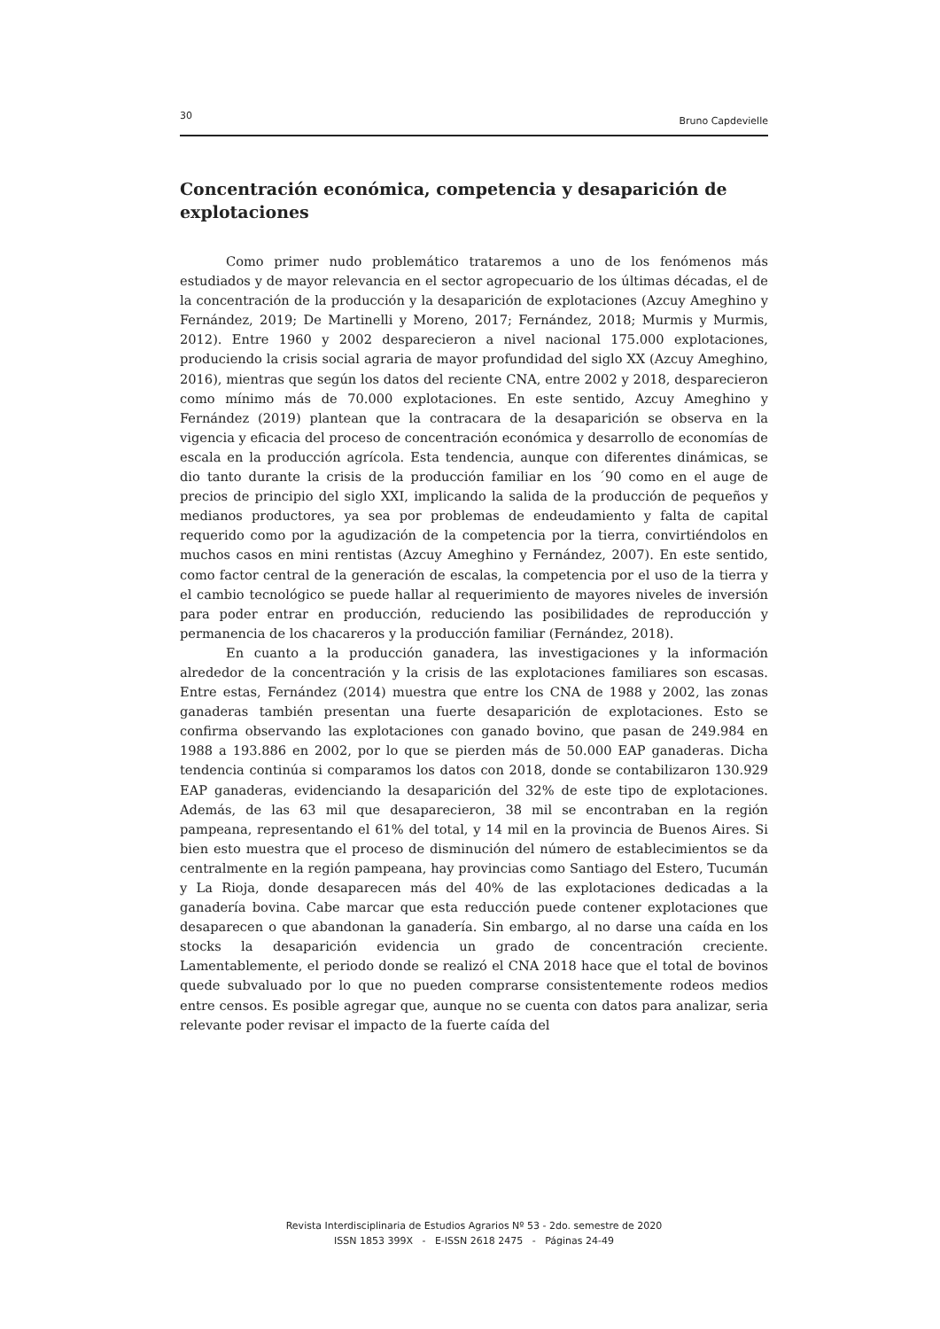30 Bruno Capdevielle
Concentración económica, competencia y desaparición de explotaciones
Como primer nudo problemático trataremos a uno de los fenómenos más estudiados y de mayor relevancia en el sector agropecuario de los últimas décadas, el de la concentración de la producción y la desaparición de explotaciones (Azcuy Ameghino y Fernández, 2019; De Martinelli y Moreno, 2017; Fernández, 2018; Murmis y Murmis, 2012). Entre 1960 y 2002 desparecieron a nivel nacional 175.000 explotaciones, produciendo la crisis social agraria de mayor profundidad del siglo XX (Azcuy Ameghino, 2016), mientras que según los datos del reciente CNA, entre 2002 y 2018, desparecieron como mínimo más de 70.000 explotaciones. En este sentido, Azcuy Ameghino y Fernández (2019) plantean que la contracara de la desaparición se observa en la vigencia y eficacia del proceso de concentración económica y desarrollo de economías de escala en la producción agrícola. Esta tendencia, aunque con diferentes dinámicas, se dio tanto durante la crisis de la producción familiar en los ´90 como en el auge de precios de principio del siglo XXI, implicando la salida de la producción de pequeños y medianos productores, ya sea por problemas de endeudamiento y falta de capital requerido como por la agudización de la competencia por la tierra, convirtiéndolos en muchos casos en mini rentistas (Azcuy Ameghino y Fernández, 2007). En este sentido, como factor central de la generación de escalas, la competencia por el uso de la tierra y el cambio tecnológico se puede hallar al requerimiento de mayores niveles de inversión para poder entrar en producción, reduciendo las posibilidades de reproducción y permanencia de los chacareros y la producción familiar (Fernández, 2018).
En cuanto a la producción ganadera, las investigaciones y la información alrededor de la concentración y la crisis de las explotaciones familiares son escasas. Entre estas, Fernández (2014) muestra que entre los CNA de 1988 y 2002, las zonas ganaderas también presentan una fuerte desaparición de explotaciones. Esto se confirma observando las explotaciones con ganado bovino, que pasan de 249.984 en 1988 a 193.886 en 2002, por lo que se pierden más de 50.000 EAP ganaderas. Dicha tendencia continúa si comparamos los datos con 2018, donde se contabilizaron 130.929 EAP ganaderas, evidenciando la desaparición del 32% de este tipo de explotaciones. Además, de las 63 mil que desaparecieron, 38 mil se encontraban en la región pampeana, representando el 61% del total, y 14 mil en la provincia de Buenos Aires. Si bien esto muestra que el proceso de disminución del número de establecimientos se da centralmente en la región pampeana, hay provincias como Santiago del Estero, Tucumán y La Rioja, donde desaparecen más del 40% de las explotaciones dedicadas a la ganadería bovina. Cabe marcar que esta reducción puede contener explotaciones que desaparecen o que abandonan la ganadería. Sin embargo, al no darse una caída en los stocks la desaparición evidencia un grado de concentración creciente. Lamentablemente, el periodo donde se realizó el CNA 2018 hace que el total de bovinos quede subvaluado por lo que no pueden comprarse consistentemente rodeos medios entre censos. Es posible agregar que, aunque no se cuenta con datos para analizar, seria relevante poder revisar el impacto de la fuerte caída del
Revista Interdisciplinaria de Estudios Agrarios Nº 53 - 2do. semestre de 2020
ISSN 1853 399X - E-ISSN 2618 2475 - Páginas 24-49